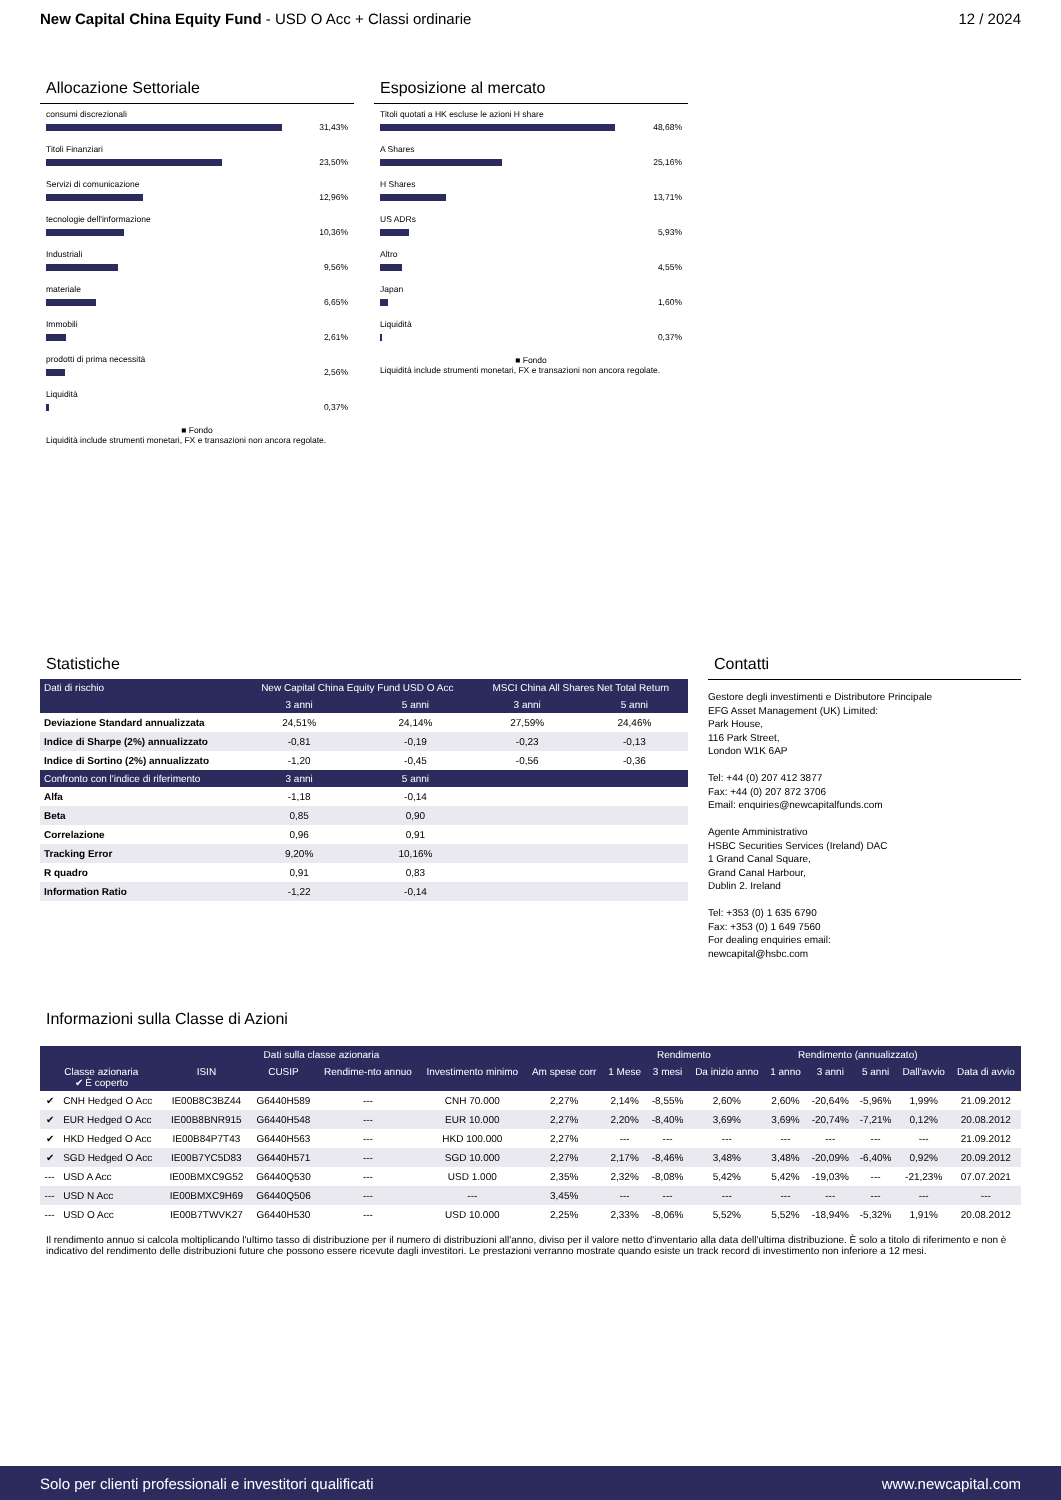New Capital China Equity Fund - USD O Acc + Classi ordinarie
12 / 2024
Allocazione Settoriale
consumi discrezionali
31,43%
Titoli Finanziari
23,50%
Servizi di comunicazione
12,96%
tecnologie dell'informazione
10,36%
Industriali
9,56%
materiale
6,65%
Immobili
2,61%
prodotti di prima necessità
2,56%
Liquidità
0,37%
■ Fondo
Liquidità include strumenti monetari, FX e transazioni non ancora regolate.
Esposizione al mercato
Titoli quotati a HK escluse le azioni H share
48,68%
A Shares
25,16%
H Shares
13,71%
US ADRs
5,93%
Altro
4,55%
Japan
1,60%
Liquidità
0,37%
■ Fondo
Liquidità include strumenti monetari, FX e transazioni non ancora regolate.
Statistiche
| Dati di rischio | New Capital China Equity Fund USD O Acc | | MSCI China All Shares Net Total Return | |
| --- | --- | --- | --- | --- |
| | 3 anni | 5 anni | 3 anni | 5 anni |
| Deviazione Standard annualizzata | 24,51% | 24,14% | 27,59% | 24,46% |
| Indice di Sharpe (2%) annualizzato | -0,81 | -0,19 | -0,23 | -0,13 |
| Indice di Sortino (2%) annualizzato | -1,20 | -0,45 | -0,56 | -0,36 |
| Confronto con l'indice di riferimento | 3 anni | 5 anni | | |
| Alfa | -1,18 | -0,14 | | |
| Beta | 0,85 | 0,90 | | |
| Correlazione | 0,96 | 0,91 | | |
| Tracking Error | 9,20% | 10,16% | | |
| R quadro | 0,91 | 0,83 | | |
| Information Ratio | -1,22 | -0,14 | | |
Contatti
Gestore degli investimenti e Distributore Principale
EFG Asset Management (UK) Limited:
Park House,
116 Park Street,
London W1K 6AP
Tel: +44 (0) 207 412 3877
Fax: +44 (0) 207 872 3706
Email: enquiries@newcapitalfunds.com
Agente Amministrativo
HSBC Securities Services (Ireland) DAC
1 Grand Canal Square,
Grand Canal Harbour,
Dublin 2. Ireland
Tel: +353 (0) 1 635 6790
Fax: +353 (0) 1 649 7560
For dealing enquiries email:
newcapital@hsbc.com
Informazioni sulla Classe di Azioni
| Dati sulla classe azionaria | | | | | | | Rendimento | | | Rendimento (annualizzato) | | | | |
| --- | --- | --- | --- | --- | --- | --- | --- | --- | --- | --- | --- | --- | --- | --- |
| Classe azionaria ✔ È coperto | | ISIN | CUSIP | Rendime-nto annuo | Investimento minimo | Am spese corr | 1 Mese | 3 mesi | Da inizio anno | 1 anno | 3 anni | 5 anni | Dall'avvio | Data di avvio |
| ✔ | CNH Hedged O Acc | IE00B8C3BZ44 | G6440H589 | --- | CNH 70.000 | 2,27% | 2,14% | -8,55% | 2,60% | 2,60% | -20,64% | -5,96% | 1,99% | 21.09.2012 |
| ✔ | EUR Hedged O Acc | IE00B8BNR915 | G6440H548 | --- | EUR 10.000 | 2,27% | 2,20% | -8,40% | 3,69% | 3,69% | -20,74% | -7,21% | 0,12% | 20.08.2012 |
| ✔ | HKD Hedged O Acc | IE00B84P7T43 | G6440H563 | --- | HKD 100.000 | 2,27% | --- | --- | --- | --- | --- | --- | --- | 21.09.2012 |
| ✔ | SGD Hedged O Acc | IE00B7YC5D83 | G6440H571 | --- | SGD 10.000 | 2,27% | 2,17% | -8,46% | 3,48% | 3,48% | -20,09% | -6,40% | 0,92% | 20.09.2012 |
| --- | USD A Acc | IE00BMXC9G52 | G6440Q530 | --- | USD 1.000 | 2,35% | 2,32% | -8,08% | 5,42% | 5,42% | -19,03% | --- | -21,23% | 07.07.2021 |
| --- | USD N Acc | IE00BMXC9H69 | G6440Q506 | --- | --- | 3,45% | --- | --- | --- | --- | --- | --- | --- | --- |
| --- | USD O Acc | IE00B7TWVK27 | G6440H530 | --- | USD 10.000 | 2,25% | 2,33% | -8,06% | 5,52% | 5,52% | -18,94% | -5,32% | 1,91% | 20.08.2012 |
Il rendimento annuo si calcola moltiplicando l'ultimo tasso di distribuzione per il numero di distribuzioni all'anno, diviso per il valore netto d'inventario alla data dell'ultima distribuzione. È solo a titolo di riferimento e non è indicativo del rendimento delle distribuzioni future che possono essere ricevute dagli investitori. Le prestazioni verranno mostrate quando esiste un track record di investimento non inferiore a 12 mesi.
Solo per clienti professionali e investitori qualificati
www.newcapital.com